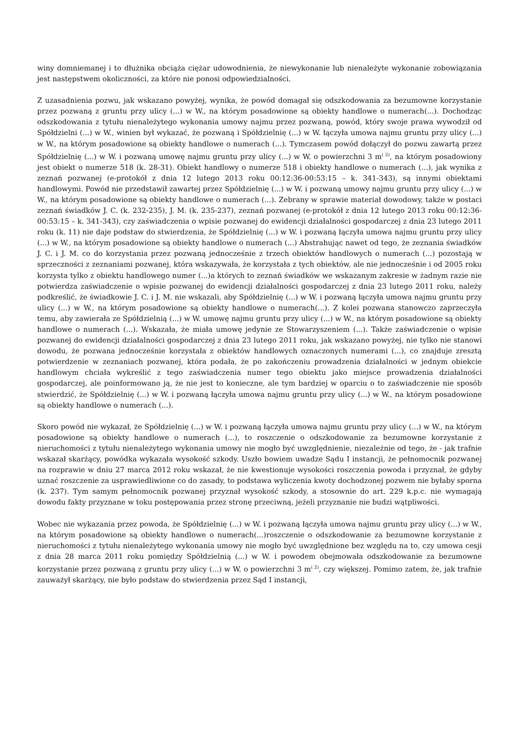winy domniemanej i to dłużnika obciąża ciężar udowodnienia, że niewykonanie lub nienależyte wykonanie zobowiązania jest następstwem okoliczności, za które nie ponosi odpowiedzialności.
Z uzasadnienia pozwu, jak wskazano powyżej, wynika, że powód domagał się odszkodowania za bezumowne korzystanie przez pozwaną z gruntu przy ulicy (...) w W., na którym posadowione są obiekty handlowe o numerach(...). Dochodząc odszkodowania z tytułu nienależytego wykonania umowy najmu przez pozwaną, powód, który swoje prawa wywodził od Spółdzielni (...) w W., winien był wykazać, że pozwaną i Spółdzielnię (...) w W. łączyła umowa najmu gruntu przy ulicy (...) w W., na którym posadowione są obiekty handlowe o numerach (...). Tymczasem powód dołączył do pozwu zawartą przez Spółdzielnię (...) w W. i pozwaną umowę najmu gruntu przy ulicy (...) w W. o powierzchni 3 m<sup>( 2)</sup>, na którym posadowiony jest obiekt o numerze 518 (k. 28-31). Obiekt handlowy o numerze 518 i obiekty handlowe o numerach (...), jak wynika z zeznań pozwanej (e-protokół z dnia 12 lutego 2013 roku 00:12:36-00:53:15 – k. 341-343), są innymi obiektami handlowymi. Powód nie przedstawił zawartej przez Spółdzielnię (...) w W. i pozwaną umowy najmu gruntu przy ulicy (...) w W., na którym posadowione są obiekty handlowe o numerach (...). Zebrany w sprawie materiał dowodowy, także w postaci zeznań świadków J. C. (k. 232-235), J. M. (k. 235-237), zeznań pozwanej (e-protokół z dnia 12 lutego 2013 roku 00:12:36-00:53:15 – k. 341-343), czy zaświadczenia o wpisie pozwanej do ewidencji działalności gospodarczej z dnia 23 lutego 2011 roku (k. 11) nie daje podstaw do stwierdzenia, że Spółdzielnię (...) w W. i pozwaną łączyła umowa najmu gruntu przy ulicy (...) w W., na którym posadowione są obiekty handlowe o numerach (...) Abstrahując nawet od tego, że zeznania świadków J. C. i J. M. co do korzystania przez pozwaną jednocześnie z trzech obiektów handlowych o numerach (...) pozostają w sprzeczności z zeznaniami pozwanej, która wskazywała, że korzystała z tych obiektów, ale nie jednocześnie i od 2005 roku korzysta tylko z obiektu handlowego numer (...)a których to zeznań świadków we wskazanym zakresie w żadnym razie nie potwierdza zaświadczenie o wpisie pozwanej do ewidencji działalności gospodarczej z dnia 23 lutego 2011 roku, należy podkreślić, że świadkowie J. C. i J. M. nie wskazali, aby Spółdzielnię (...) w W. i pozwaną łączyła umowa najmu gruntu przy ulicy (...) w W., na którym posadowione są obiekty handlowe o numerach(...). Z kolei pozwana stanowczo zaprzeczyła temu, aby zawierała ze Spółdzielnią (...) w W. umowę najmu gruntu przy ulicy (...) w W., na którym posadowione są obiekty handlowe o numerach (...). Wskazała, że miała umowę jedynie ze Stowarzyszeniem (...). Także zaświadczenie o wpisie pozwanej do ewidencji działalności gospodarczej z dnia 23 lutego 2011 roku, jak wskazano powyżej, nie tylko nie stanowi dowodu, że pozwana jednocześnie korzystała z obiektów handlowych oznaczonych numerami (...), co znajduje zresztą potwierdzenie w zeznaniach pozwanej, która podała, że po zakończeniu prowadzenia działalności w jednym obiekcie handlowym chciała wykreślić z tego zaświadczenia numer tego obiektu jako miejsce prowadzenia działalności gospodarczej, ale poinformowano ją, że nie jest to konieczne, ale tym bardziej w oparciu o to zaświadczenie nie sposób stwierdzić, że Spółdzielnię (...) w W. i pozwaną łączyła umowa najmu gruntu przy ulicy (...) w W., na którym posadowione są obiekty handlowe o numerach (...).
Skoro powód nie wykazał, że Spółdzielnię (...) w W. i pozwaną łączyła umowa najmu gruntu przy ulicy (...) w W., na którym posadowione są obiekty handlowe o numerach (...), to roszczenie o odszkodowanie za bezumowne korzystanie z nieruchomości z tytułu nienależytego wykonania umowy nie mogło być uwzględnienie, niezależnie od tego, że - jak trafnie wskazał skarżący, powódka wykazała wysokość szkody. Uszło bowiem uwadze Sądu I instancji, że pełnomocnik pozwanej na rozprawie w dniu 27 marca 2012 roku wskazał, że nie kwestionuje wysokości roszczenia powoda i przyznał, że gdyby uznać roszczenie za usprawiedliwione co do zasady, to podstawa wyliczenia kwoty dochodzonej pozwem nie byłaby sporna (k. 237). Tym samym pełnomocnik pozwanej przyznał wysokość szkody, a stosownie do art. 229 k.p.c. nie wymagają dowodu fakty przyznane w toku postępowania przez stronę przeciwną, jeżeli przyznanie nie budzi wątpliwości.
Wobec nie wykazania przez powoda, że Spółdzielnię (...) w W. i pozwaną łączyła umowa najmu gruntu przy ulicy (...) w W., na którym posadowione są obiekty handlowe o numerach(...)roszczenie o odszkodowanie za bezumowne korzystanie z nieruchomości z tytułu nienależytego wykonania umowy nie mogło być uwzględnione bez względu na to, czy umowa cesji z dnia 28 marca 2011 roku pomiędzy Spółdzielnią (...) w W. i powodem obejmowała odszkodowanie za bezumowne korzystanie przez pozwaną z gruntu przy ulicy (...) w W. o powierzchni 3 m<sup>( 2)</sup>, czy większej. Pomimo zatem, że, jak trafnie zauważył skarżący, nie było podstaw do stwierdzenia przez Sąd I instancji,